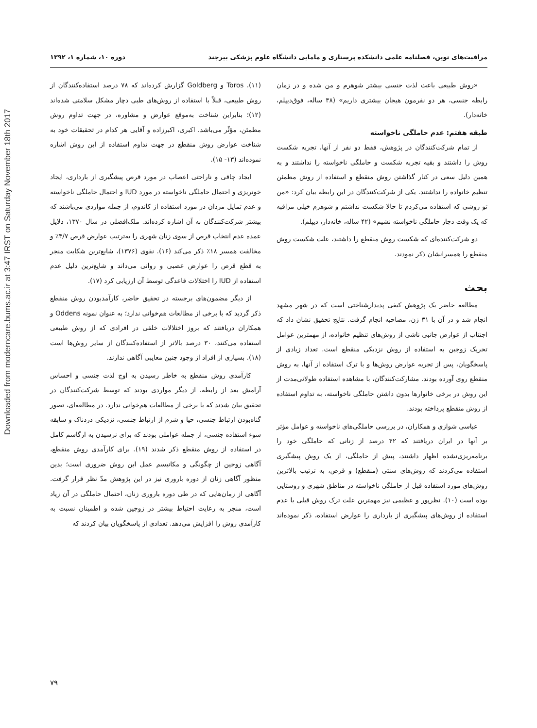Downloaded from moderncare.bums.ac.ir at 3:47 IRST on Saturday November 18th 2017
مراقبت‌های نوین، فصلنامه علمی دانشکده پرستاری و مامایی دانشگاه علوم پزشکی بیرجند دوره ۱۰، شماره ۱، ۱۳۹۲
«روش طبیعی باعث لذت جنسی بیشتر شوهرم و من شده و در زمان رابطه جنسی، هر دو نفرمون هیجان بیشتری داریم» (۳۸ ساله، فوق‌دیپلم، خانه‌دار).
طبقه هفتم: عدم حاملگی ناخواسته
از تمام شرکت‌کنندگان در پژوهش، فقط دو نفر از آنها، تجربه شکست روش را داشتند و بقیه تجربه شکست و حاملگی ناخواسته را نداشتند و به همین دلیل سعی در کنار گذاشتن روش منقطع و استفاده از روش مطمئن تنظیم خانواده را نداشتند. یکی از شرکت‌کنندگان در این رابطه بیان کرد: «من تو روشی که استفاده می‌کردم تا حالا شکست نداشتم و شوهرم خیلی مراقبه که یک وقت دچار حاملگی ناخواسته نشیم» (۴۲ ساله، خانه‌دار، دیپلم).
دو شرکت‌کننده‌ای که شکست روش منقطع را داشتند، علت شکست روش منقطع را همسرانشان ذکر نمودند.
بحث
مطالعه حاضر یک پژوهش کیفی پدیدارشناختی است که در شهر مشهد انجام شد و در آن با ۳۱ زن، مصاحبه انجام گرفت. نتایج تحقیق نشان داد که اجتناب از عوارض جانبی ناشی از روش‌های تنظیم خانواده، از مهمترین عوامل تحریک زوجین به استفاده از روش نزدیکی منقطع است. تعداد زیادی از پاسخگویان، پس از تجربه عوارض روش‌ها و با ترک استفاده از آنها، به روش منقطع روی آورده بودند. مشارکت‌کنندگان، با مشاهده استفاده طولانی‌مدت از این روش در برخی خانوارها بدون داشتن حاملگی ناخواسته، به تداوم استفاده از روش منقطع پرداخته بودند.
عباسی شوازی و همکاران، در بررسی حاملگی‌های ناخواسته و عوامل مؤثر بر آنها در ایران دریافتند که ۴۲ درصد از زنانی که حاملگی خود را برنامه‌ریزی‌نشده اظهار داشتند، پیش از حاملگی، از یک روش پیشگیری استفاده می‌کردند که روش‌های سنتی (منقطع) و قرص، به ترتیب بالاترین روش‌های مورد استفاده قبل از حاملگی ناخواسته در مناطق شهری و روستایی بوده است (۱۰). نظرپور و عظیمی نیز مهمترین علت ترک روش قبلی یا عدم استفاده از روش‌های پیشگیری از بارداری را عوارض استفاده، ذکر نموده‌اند (۱۱). Toros و Goldberg گزارش کرده‌اند که ۷۸ درصد استفاده‌کنندگان از روش طبیعی، قبلاً با استفاده از روش‌های طبی دچار مشکل سلامتی شده‌اند (۱۲)؛ بنابراین شناخت به‌موقع عوارض و مشاوره، در جهت تداوم روش مطمئن، مؤثّر می‌باشد. اکبری، اکبرزاده و آقایی هر کدام در تحقیقات خود به شناخت عوارض روش منقطع در جهت تداوم استفاده از این روش اشاره نموده‌اند (۱۳- ۱۵).
ایجاد چاقی و ناراحتی اعصاب در مورد قرص پیشگیری از بارداری، ایجاد خونریزی و احتمال حاملگی ناخواسته در مورد IUD و احتمال حاملگی ناخواسته و عدم تمایل مردان در مورد استفاده از کاندوم، از جمله مواردی می‌باشند که بیشتر شرکت‌کنندگان به آن اشاره کرده‌اند. ملک‌افضلی در سال ۱۳۷۰، دلایل عمده عدم انتخاب قرص از سوی زنان شهری را به‌ترتیب عوارض قرص ۴/۷٪ و مخالفت همسر ۱۸٪ ذکر می‌کند (۱۶). نقوی (۱۳۷۶)، شایع‌ترین شکایت منجر به قطع قرص را عوارض عصبی و روانی می‌داند و شایع‌ترین دلیل عدم استفاده از IUD را اختلالات قاعدگی توسط آن ارزیابی کرد (۱۷).
از دیگر مضمون‌های برجسته در تحقیق حاضر، کارآمدبودن روش منقطع ذکر گردید که با برخی از مطالعات هم‌خوانی ندارد؛ به عنوان نمونه Oddens و همکاران دریافتند که بروز اختلالات خلقی در افرادی که از روش طبیعی استفاده می‌کنند، ۳۰ درصد بالاتر از استفاده‌کنندگان از سایر روش‌ها است (۱۸). بسیاری از افراد از وجود چنین معایبی آگاهی ندارند.
کارآمدی روش منقطع به خاطر رسیدن به اوج لذت جنسی و احساس آرامش بعد از رابطه، از دیگر مواردی بودند که توسط شرکت‌کنندگان در تحقیق بیان شدند که با برخی از مطالعات هم‌خوانی ندارد. در مطالعه‌ای، تصور گناه‌بودن ارتباط جنسی، حیا و شرم از ارتباط جنسی، نزدیکی دردناک و سابقه سوء استفاده جنسی، از جمله عواملی بودند که برای نرسیدن به ارگاسم کامل در استفاده از روش منقطع ذکر شدند (۱۹). برای کارآمدی روش منقطع، آگاهی زوجین از چگونگی و مکانیسم عمل این روش ضروری است؛ بدین منظور آگاهی زنان از دوره باروری نیز در این پژوهش مدّ نظر قرار گرفت. آگاهی از زمان‌هایی که در طی دوره باروری زنان، احتمال حاملگی در آن زیاد است، منجر به رعایت احتیاط بیشتر در زوجین شده و اطمینان نسبت به کارآمدی روش را افزایش می‌دهد. تعدادی از پاسخگویان بیان کردند که
۷۹